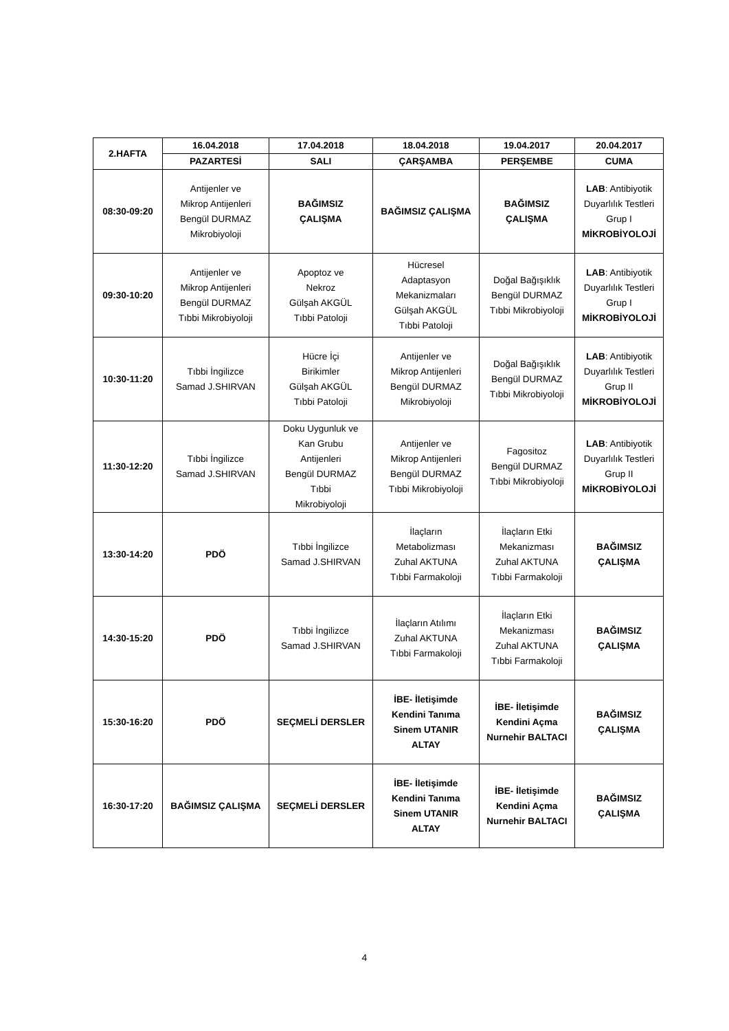| 2.HAFTA | 16.04.2018 | 17.04.2018 | 18.04.2018 | 19.04.2017 | 20.04.2017 |
| --- | --- | --- | --- | --- | --- |
| | PAZARTESİ | SALI | ÇARŞAMBA | PERŞEMBE | CUMA |
| 08:30-09:20 | Antijenler ve Mikrop Antijenleri Bengül DURMAZ Mikrobiyoloji | BAĞIMSIZ ÇALIŞMA | BAĞIMSIZ ÇALIŞMA | BAĞIMSIZ ÇALIŞMA | LAB : Antibiyotik Duyarlılık Testleri Grup I MİKROBİYOLOJİ |
| 09:30-10:20 | Antijenler ve Mikrop Antijenleri Bengül DURMAZ Tıbbi Mikrobiyoloji | Apoptoz ve Nekroz Gülşah AKGÜL Tıbbi Patoloji | Hücresel Adaptasyon Mekanizmaları Gülşah AKGÜL Tıbbi Patoloji | Doğal Bağışıklık Bengül DURMAZ Tıbbi Mikrobiyoloji | LAB : Antibiyotik Duyarlılık Testleri Grup I MİKROBİYOLOJİ |
| 10:30-11:20 | Tıbbi İngilizce Samad J.SHIRVAN | Hücre İçi Birikimler Gülşah AKGÜL Tıbbi Patoloji | Antijenler ve Mikrop Antijenleri Bengül DURMAZ Mikrobiyoloji | Doğal Bağışıklık Bengül DURMAZ Tıbbi Mikrobiyoloji | LAB : Antibiyotik Duyarlılık Testleri Grup II MİKROBİYOLOJİ |
| 11:30-12:20 | Tıbbi İngilizce Samad J.SHIRVAN | Doku Uygunluk ve Kan Grubu Antijenleri Bengül DURMAZ Tıbbi Mikrobiyoloji | Antijenler ve Mikrop Antijenleri Bengül DURMAZ Tıbbi Mikrobiyoloji | Fagositoz Bengül DURMAZ Tıbbi Mikrobiyoloji | LAB : Antibiyotik Duyarlılık Testleri Grup II MİKROBİYOLOJİ |
| 13:30-14:20 | PDÖ | Tıbbi İngilizce Samad J.SHIRVAN | İlaçların Metabolizması Zuhal AKTUNA Tıbbi Farmakoloji | İlaçların Etki Mekanizması Zuhal AKTUNA Tıbbi Farmakoloji | BAĞIMSIZ ÇALIŞMA |
| 14:30-15:20 | PDÖ | Tıbbi İngilizce Samad J.SHIRVAN | İlaçların Atılımı Zuhal AKTUNA Tıbbi Farmakoloji | İlaçların Etki Mekanizması Zuhal AKTUNA Tıbbi Farmakoloji | BAĞIMSIZ ÇALIŞMA |
| 15:30-16:20 | PDÖ | SEÇMELİ DERSLER | İBE- İletişimde Kendini Tanıma Sinem UTANIR ALTAY | İBE- İletişimde Kendini Açma Nurnehir BALTACI | BAĞIMSIZ ÇALIŞMA |
| 16:30-17:20 | BAĞIMSIZ ÇALIŞMA | SEÇMELİ DERSLER | İBE- İletişimde Kendini Tanıma Sinem UTANIR ALTAY | İBE- İletişimde Kendini Açma Nurnehir BALTACI | BAĞIMSIZ ÇALIŞMA |
4